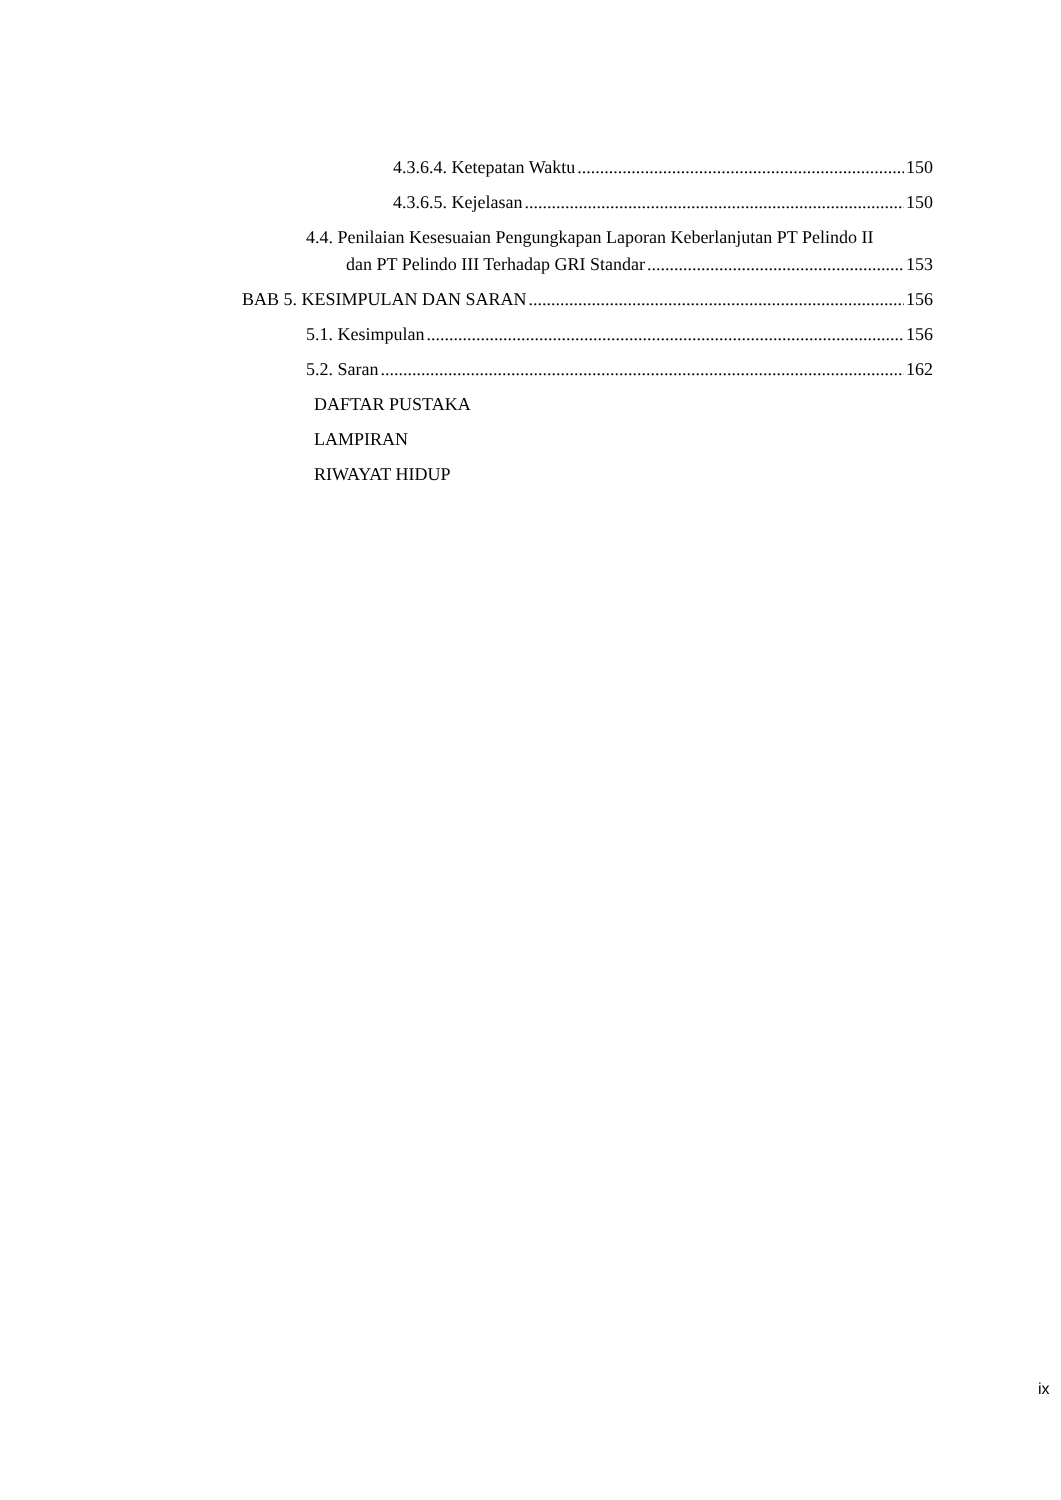4.3.6.4. Ketepatan Waktu 150
4.3.6.5. Kejelasan 150
4.4. Penilaian Kesesuaian Pengungkapan Laporan Keberlanjutan PT Pelindo II
dan PT Pelindo III Terhadap GRI Standar 153
BAB 5. KESIMPULAN DAN SARAN 156
5.1. Kesimpulan 156
5.2. Saran 162
DAFTAR PUSTAKA
LAMPIRAN
RIWAYAT HIDUP
ix